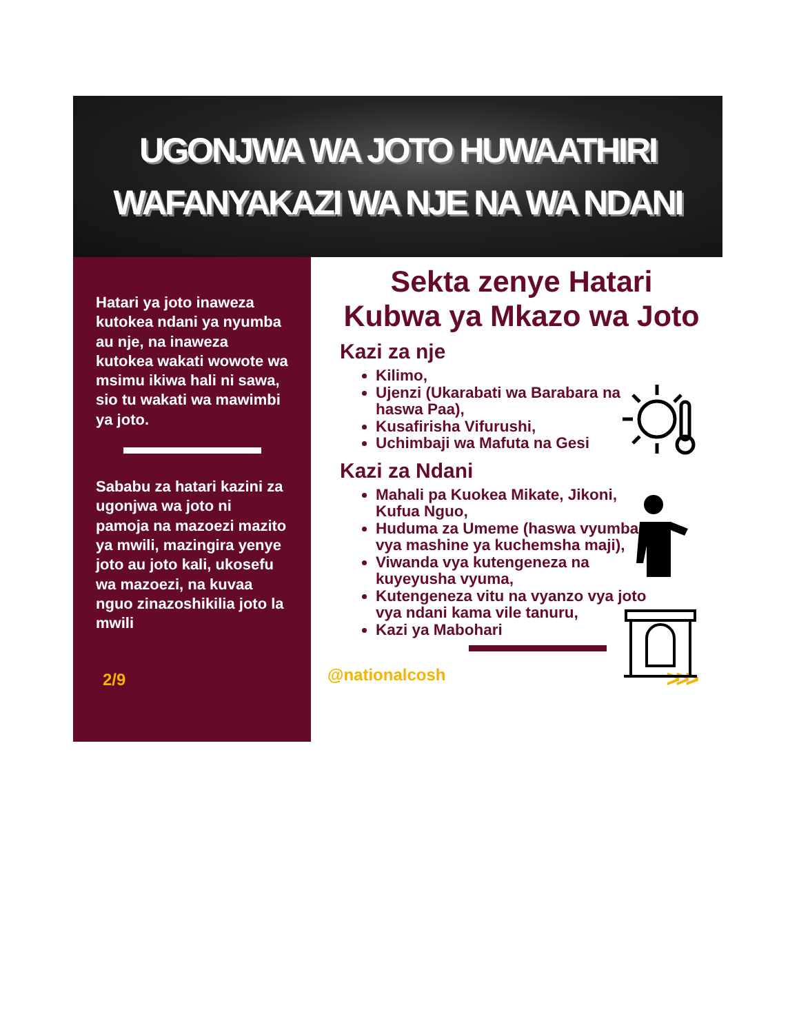UGONJWA WA JOTO HUWAATHIRI
WAFANYAKAZI WA NJE NA WA NDANI
Hatari ya joto inaweza kutokea ndani ya nyumba au nje, na inaweza kutokea wakati wowote wa msimu ikiwa hali ni sawa, sio tu wakati wa mawimbi ya joto.
Sababu za hatari kazini za ugonjwa wa joto ni pamoja na mazoezi mazito ya mwili, mazingira yenye joto au joto kali, ukosefu wa mazoezi, na kuvaa nguo zinazoshikilia joto la mwili
2/9
Sekta zenye Hatari
Kubwa ya Mkazo wa Joto
Kazi za nje
Kilimo,
Ujenzi (Ukarabati wa Barabara na haswa Paa),
Kusafirisha Vifurushi,
Uchimbaji wa Mafuta na Gesi
Kazi za Ndani
Mahali pa Kuokea Mikate, Jikoni, Kufua Nguo,
Huduma za Umeme (haswa vyumba vya mashine ya kuchemsha maji),
Viwanda vya kutengeneza na kuyeyusha vyuma,
Kutengeneza vitu na vyanzo vya joto vya ndani kama vile tanuru,
Kazi ya Mabohari
@nationalcosh >>>